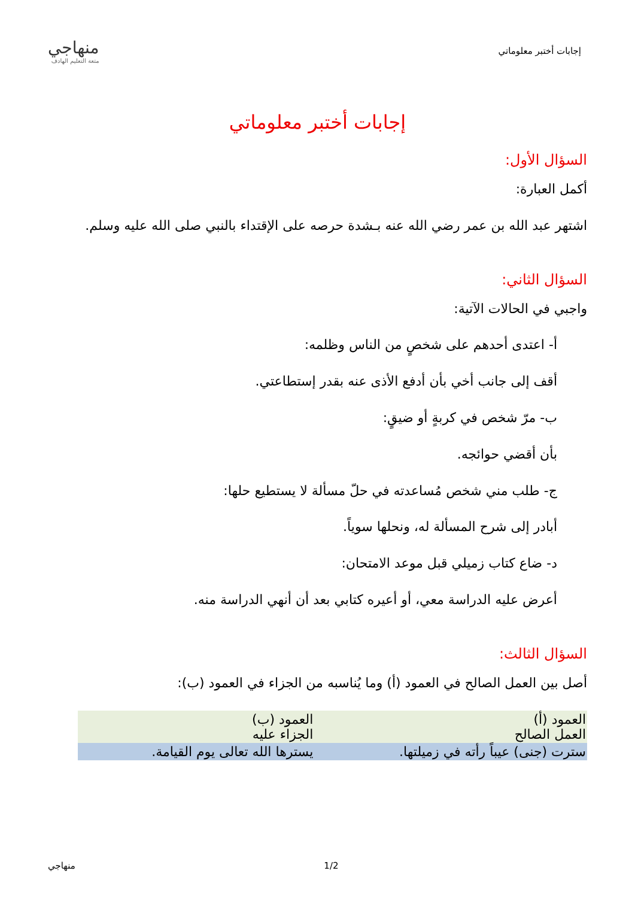إجابات أختبر معلوماتي
منهاجي
متعة التعليم الهادف
إجابات أختبر معلوماتي
السؤال الأول:
أكمل العبارة:
اشتهر عبد الله بن عمر رضي الله عنه بـشدة حرصه على الإقتداء بالنبي صلى الله عليه وسلم.
السؤال الثاني:
واجبي في الحالات الآتية:
أ- اعتدى أحدهم على شخصٍ من الناس وظلمه:
أقف إلى جانب أخي بأن أدفع الأذى عنه بقدر إستطاعتي.
ب- مرّ شخص في كربةٍ أو ضيقٍ:
بأن أقضي حوائجه.
ج- طلب مني شخص مُساعدته في حلّ مسألة لا يستطيع حلها:
أبادر إلى شرح المسألة له، ونحلها سوياً.
د- ضاع كتاب زميلي قبل موعد الامتحان:
أعرض عليه الدراسة معي، أو أعيره كتابي بعد أن أنهي الدراسة منه.
السؤال الثالث:
أصل بين العمل الصالح في العمود (أ) وما يُناسبه من الجزاء في العمود (ب):
| العمود (أ) العمل الصالح | العمود (ب) الجزاء عليه |
| سترت (جنى) عيباً رأته في زميلتها. | يسترها الله تعالى يوم القيامة. |
منهاجي 1/2